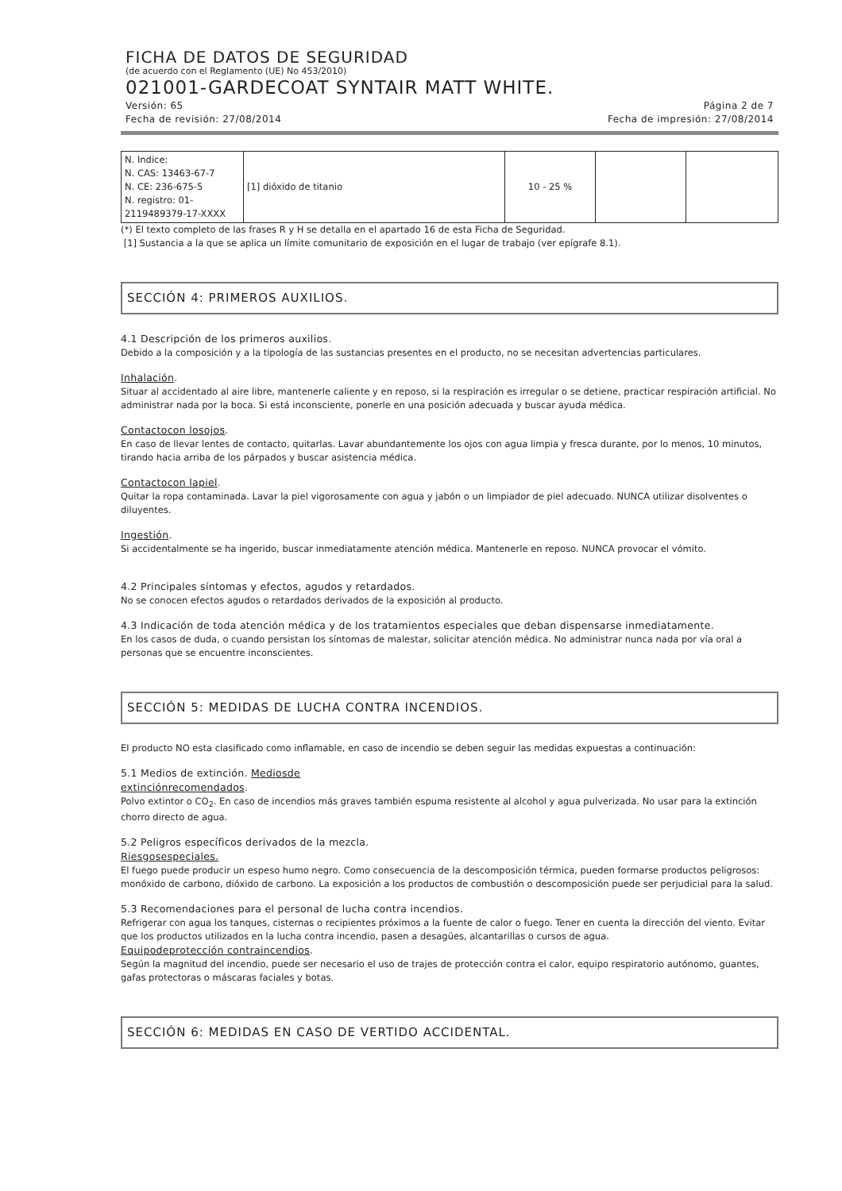FICHA DE DATOS DE SEGURIDAD
(de acuerdo con el Reglamento (UE) No 453/2010)
021001-GARDECOAT SYNTAIR MATT WHITE.
Versión: 65 Página 2 de 7
Fecha de revisión: 27/08/2014 Fecha de impresión: 27/08/2014
| N. Indice: N. CAS: 13463-67-7 N. CE: 236-675-5 N. registro: 01- 2119489379-17-XXXX | [1] dióxido de titanio | 10 - 25 % | | |
(*) El texto completo de las frases R y H se detalla en el apartado 16 de esta Ficha de Seguridad.
[1] Sustancia a la que se aplica un límite comunitario de exposición en el lugar de trabajo (ver epígrafe 8.1).
SECCIÓN 4: PRIMEROS AUXILIOS.
4.1 Descripción de los primeros auxilios.
Debido a la composición y a la tipología de las sustancias presentes en el producto, no se necesitan advertencias particulares.
Inhalación.
Situar al accidentado al aire libre, mantenerle caliente y en reposo, si la respiración es irregular o se detiene, practicar respiración artificial. No administrar nada por la boca. Si está inconsciente, ponerle en una posición adecuada y buscar ayuda médica.
Contactocon losojos.
En caso de llevar lentes de contacto, quitarlas. Lavar abundantemente los ojos con agua limpia y fresca durante, por lo menos, 10 minutos, tirando hacia arriba de los párpados y buscar asistencia médica.
Contactocon lapiel.
Quitar la ropa contaminada. Lavar la piel vigorosamente con agua y jabón o un limpiador de piel adecuado. NUNCA utilizar disolventes o diluyentes.
Ingestión.
Si accidentalmente se ha ingerido, buscar inmediatamente atención médica. Mantenerle en reposo. NUNCA provocar el vómito.
4.2 Principales síntomas y efectos, agudos y retardados.
No se conocen efectos agudos o retardados derivados de la exposición al producto.
4.3 Indicación de toda atención médica y de los tratamientos especiales que deban dispensarse inmediatamente.
En los casos de duda, o cuando persistan los síntomas de malestar, solicitar atención médica. No administrar nunca nada por vía oral a personas que se encuentre inconscientes.
SECCIÓN 5: MEDIDAS DE LUCHA CONTRA INCENDIOS.
El producto NO esta clasificado como inflamable, en caso de incendio se deben seguir las medidas expuestas a continuación:
5.1 Medios de extinción. Mediosde
extinciónrecomendados.
Polvo extintor o CO<sub>2</sub>. En caso de incendios más graves también espuma resistente al alcohol y agua pulverizada. No usar para la extinción chorro directo de agua.
5.2 Peligros específicos derivados de la mezcla.
Riesgosespeciales.
El fuego puede producir un espeso humo negro. Como consecuencia de la descomposición térmica, pueden formarse productos peligrosos: monóxido de carbono, dióxido de carbono. La exposición a los productos de combustión o descomposición puede ser perjudicial para la salud.
5.3 Recomendaciones para el personal de lucha contra incendios.
Refrigerar con agua los tanques, cisternas o recipientes próximos a la fuente de calor o fuego. Tener en cuenta la dirección del viento. Evitar que los productos utilizados en la lucha contra incendio, pasen a desagües, alcantarillas o cursos de agua.
Equipodeprotección contraincendios.
Según la magnitud del incendio, puede ser necesario el uso de trajes de protección contra el calor, equipo respiratorio autónomo, guantes, gafas protectoras o máscaras faciales y botas.
SECCIÓN 6: MEDIDAS EN CASO DE VERTIDO ACCIDENTAL.